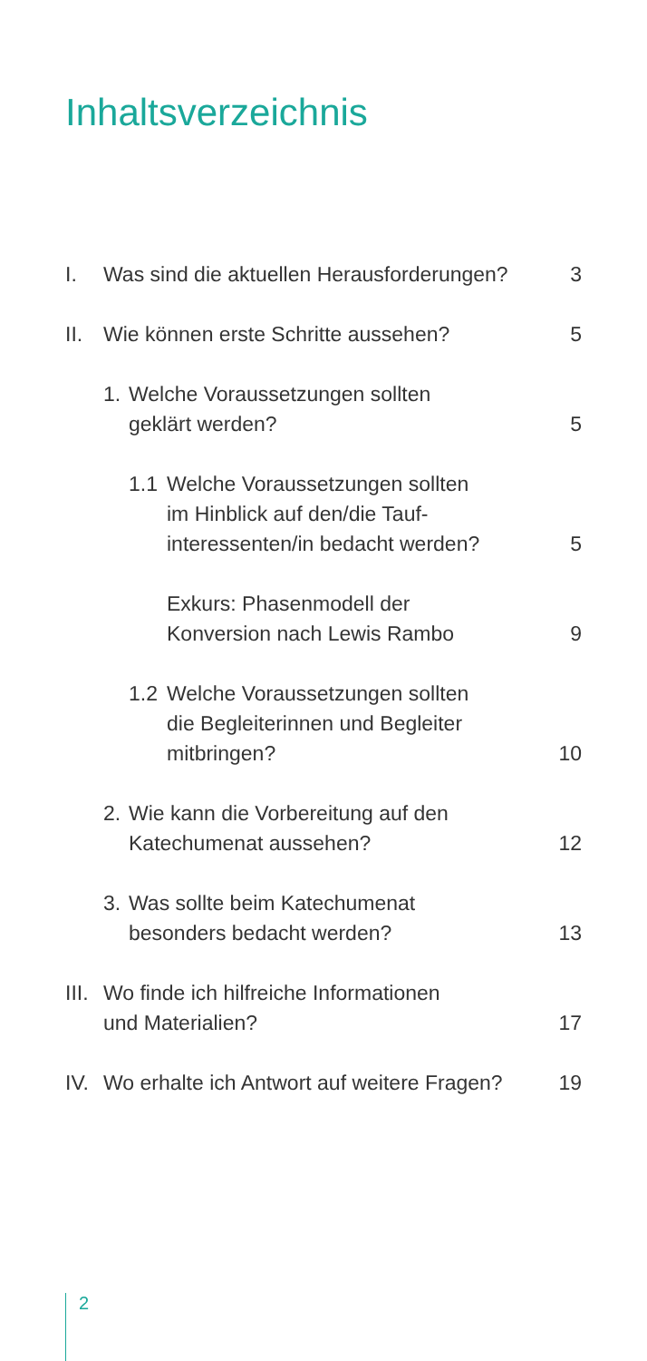Inhaltsverzeichnis
I. Was sind die aktuellen Herausforderungen? 3
II. Wie können erste Schritte aussehen? 5
1. Welche Voraussetzungen sollten
geklärt werden? 5
1.1 Welche Voraussetzungen sollten
im Hinblick auf den/die Tauf-
interessenten/in bedacht werden? 5
Exkurs: Phasenmodell der
Konversion nach Lewis Rambo 9
1.2 Welche Voraussetzungen sollten
die Begleiterinnen und Begleiter
mitbringen? 10
2. Wie kann die Vorbereitung auf den
Katechumenat aussehen? 12
3. Was sollte beim Katechumenat
besonders bedacht werden? 13
III. Wo finde ich hilfreiche Informationen
und Materialien? 17
IV. Wo erhalte ich Antwort auf weitere Fragen? 19
2